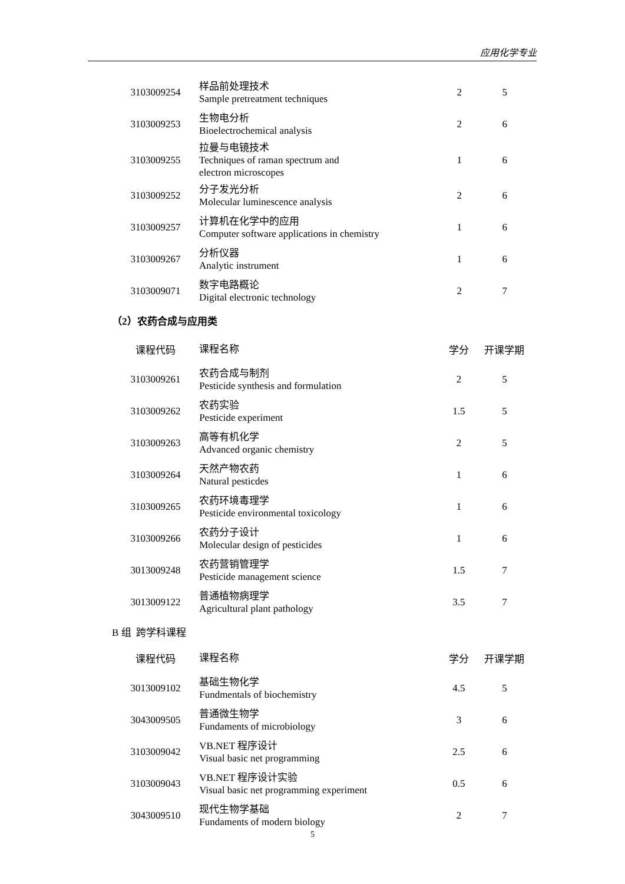应用化学专业
| 3103009254 | 样品前处理技术 Sample pretreatment techniques | 2 | 5 |
| 3103009253 | 生物电分析 Bioelectrochemical analysis | 2 | 6 |
| 3103009255 | 拉曼与电镜技术 Techniques of raman spectrum and electron microscopes | 1 | 6 |
| 3103009252 | 分子发光分析 Molecular luminescence analysis | 2 | 6 |
| 3103009257 | 计算机在化学中的应用 Computer software applications in chemistry | 1 | 6 |
| 3103009267 | 分析仪器 Analytic instrument | 1 | 6 |
| 3103009071 | 数字电路概论 Digital electronic technology | 2 | 7 |
（2）农药合成与应用类
| 课程代码 | 课程名称 | 学分 | 开课学期 |
| --- | --- | --- | --- |
| 3103009261 | 农药合成与制剂 Pesticide synthesis and formulation | 2 | 5 |
| 3103009262 | 农药实验 Pesticide experiment | 1.5 | 5 |
| 3103009263 | 高等有机化学 Advanced organic chemistry | 2 | 5 |
| 3103009264 | 天然产物农药 Natural pesticdes | 1 | 6 |
| 3103009265 | 农药环境毒理学 Pesticide environmental toxicology | 1 | 6 |
| 3103009266 | 农药分子设计 Molecular design of pesticides | 1 | 6 |
| 3013009248 | 农药营销管理学 Pesticide management science | 1.5 | 7 |
| 3013009122 | 普通植物病理学 Agricultural plant pathology | 3.5 | 7 |
B 组 跨学科课程
| 课程代码 | 课程名称 | 学分 | 开课学期 |
| --- | --- | --- | --- |
| 3013009102 | 基础生物化学 Fundmentals of biochemistry | 4.5 | 5 |
| 3043009505 | 普通微生物学 Fundaments of microbiology | 3 | 6 |
| 3103009042 | VB.NET 程序设计 Visual basic net programming | 2.5 | 6 |
| 3103009043 | VB.NET 程序设计实验 Visual basic net programming experiment | 0.5 | 6 |
| 3043009510 | 现代生物学基础 Fundaments of modern biology | 2 | 7 |
5